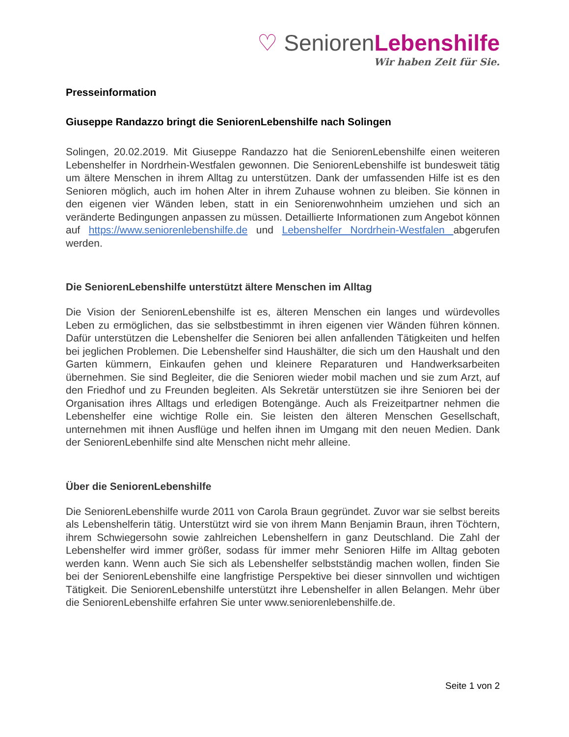♡ SeniorenLebenshilfe
Wir haben Zeit für Sie.
Presseinformation
Giuseppe Randazzo bringt die SeniorenLebenshilfe nach Solingen
Solingen, 20.02.2019. Mit Giuseppe Randazzo hat die SeniorenLebenshilfe einen weiteren Lebenshelfer in Nordrhein-Westfalen gewonnen. Die SeniorenLebenshilfe ist bundesweit tätig um ältere Menschen in ihrem Alltag zu unterstützen. Dank der umfassenden Hilfe ist es den Senioren möglich, auch im hohen Alter in ihrem Zuhause wohnen zu bleiben. Sie können in den eigenen vier Wänden leben, statt in ein Seniorenwohnheim umziehen und sich an veränderte Bedingungen anpassen zu müssen. Detaillierte Informationen zum Angebot können auf https://www.seniorenlebenshilfe.de und Lebenshelfer Nordrhein-Westfalen abgerufen werden.
Die SeniorenLebenshilfe unterstützt ältere Menschen im Alltag
Die Vision der SeniorenLebenshilfe ist es, älteren Menschen ein langes und würdevolles Leben zu ermöglichen, das sie selbstbestimmt in ihren eigenen vier Wänden führen können. Dafür unterstützen die Lebenshelfer die Senioren bei allen anfallenden Tätigkeiten und helfen bei jeglichen Problemen. Die Lebenshelfer sind Haushälter, die sich um den Haushalt und den Garten kümmern, Einkaufen gehen und kleinere Reparaturen und Handwerksarbeiten übernehmen. Sie sind Begleiter, die die Senioren wieder mobil machen und sie zum Arzt, auf den Friedhof und zu Freunden begleiten. Als Sekretär unterstützen sie ihre Senioren bei der Organisation ihres Alltags und erledigen Botengänge. Auch als Freizeitpartner nehmen die Lebenshelfer eine wichtige Rolle ein. Sie leisten den älteren Menschen Gesellschaft, unternehmen mit ihnen Ausflüge und helfen ihnen im Umgang mit den neuen Medien. Dank der SeniorenLebenhilfe sind alte Menschen nicht mehr alleine.
Über die SeniorenLebenshilfe
Die SeniorenLebenshilfe wurde 2011 von Carola Braun gegründet. Zuvor war sie selbst bereits als Lebenshelferin tätig. Unterstützt wird sie von ihrem Mann Benjamin Braun, ihren Töchtern, ihrem Schwiegersohn sowie zahlreichen Lebenshelfern in ganz Deutschland. Die Zahl der Lebenshelfer wird immer größer, sodass für immer mehr Senioren Hilfe im Alltag geboten werden kann. Wenn auch Sie sich als Lebenshelfer selbstständig machen wollen, finden Sie bei der SeniorenLebenshilfe eine langfristige Perspektive bei dieser sinnvollen und wichtigen Tätigkeit. Die SeniorenLebenshilfe unterstützt ihre Lebenshelfer in allen Belangen. Mehr über die SeniorenLebenshilfe erfahren Sie unter www.seniorenlebenshilfe.de.
Seite 1 von 2